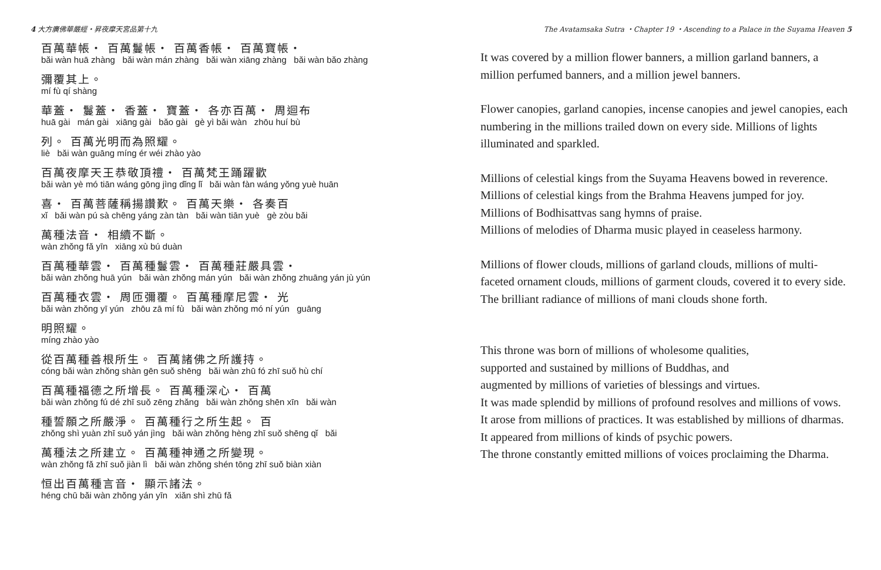4 大方廣佛華嚴經・昇夜摩天宮品第十九
百萬華帳・ 百萬鬘帳・ 百萬香帳・ 百萬寶帳・
bǎi wàn huā zhàng bǎi wàn mán zhàng bǎi wàn xiāng zhàng bǎi wàn bǎo zhàng
彌覆其上。
mí fù qí shàng
華蓋・ 鬘蓋・ 香蓋・ 寶蓋・ 各亦百萬・ 周迴布
huā gài mán gài xiāng gài bǎo gài gè yì bǎi wàn zhōu huí bù
列。 百萬光明而為照耀。
liè bǎi wàn guāng míng ér wéi zhào yào
百萬夜摩天王恭敬頂禮・ 百萬梵王踊躍歡
bǎi wàn yè mó tiān wáng gōng jìng dǐng lǐ bǎi wàn fàn wáng yǒng yuè huān
喜・ 百萬菩薩稱揚讚歎。 百萬天樂・ 各奏百
xǐ bǎi wàn pú sà chēng yáng zàn tàn bǎi wàn tiān yuè gè zòu bǎi
萬種法音・ 相續不斷。
wàn zhǒng fǎ yīn xiāng xù bú duàn
百萬種華雲・ 百萬種鬘雲・ 百萬種莊嚴具雲・
bǎi wàn zhǒng huā yún bǎi wàn zhǒng mán yún bǎi wàn zhǒng zhuāng yán jù yún
百萬種衣雲・ 周匝彌覆。 百萬種摩尼雲・ 光
bǎi wàn zhǒng yī yún zhōu zā mí fù bǎi wàn zhǒng mó ní yún guāng
明照耀。
míng zhào yào
從百萬種善根所生。 百萬諸佛之所護持。
cóng bǎi wàn zhǒng shàn gēn suǒ shēng bǎi wàn zhū fó zhī suǒ hù chí
百萬種福德之所增長。 百萬種深心・ 百萬
bǎi wàn zhǒng fú dé zhī suǒ zēng zhǎng bǎi wàn zhǒng shēn xīn bǎi wàn
種誓願之所嚴淨。 百萬種行之所生起。 百
zhǒng shì yuàn zhī suǒ yán jìng bǎi wàn zhǒng hèng zhī suǒ shēng qǐ bǎi
萬種法之所建立。 百萬種神通之所變現。
wàn zhǒng fǎ zhī suǒ jiàn lì bǎi wàn zhǒng shén tōng zhī suǒ biàn xiàn
恒出百萬種言音・ 顯示諸法。
héng chū bǎi wàn zhǒng yán yīn xiǎn shì zhū fǎ
The Avatamsaka Sutra ・Chapter 19 ・Ascending to a Palace in the Suyama Heaven 5
It was covered by a million flower banners, a million garland banners, a million perfumed banners, and a million jewel banners.
Flower canopies, garland canopies, incense canopies and jewel canopies, each numbering in the millions trailed down on every side. Millions of lights illuminated and sparkled.
Millions of celestial kings from the Suyama Heavens bowed in reverence.
Millions of celestial kings from the Brahma Heavens jumped for joy.
Millions of Bodhisattvas sang hymns of praise.
Millions of melodies of Dharma music played in ceaseless harmony.
Millions of flower clouds, millions of garland clouds, millions of multi-faceted ornament clouds, millions of garment clouds, covered it to every side. The brilliant radiance of millions of mani clouds shone forth.
This throne was born of millions of wholesome qualities,
supported and sustained by millions of Buddhas, and
augmented by millions of varieties of blessings and virtues.
It was made splendid by millions of profound resolves and millions of vows.
It arose from millions of practices. It was established by millions of dharmas. It appeared from millions of kinds of psychic powers.
The throne constantly emitted millions of voices proclaiming the Dharma.